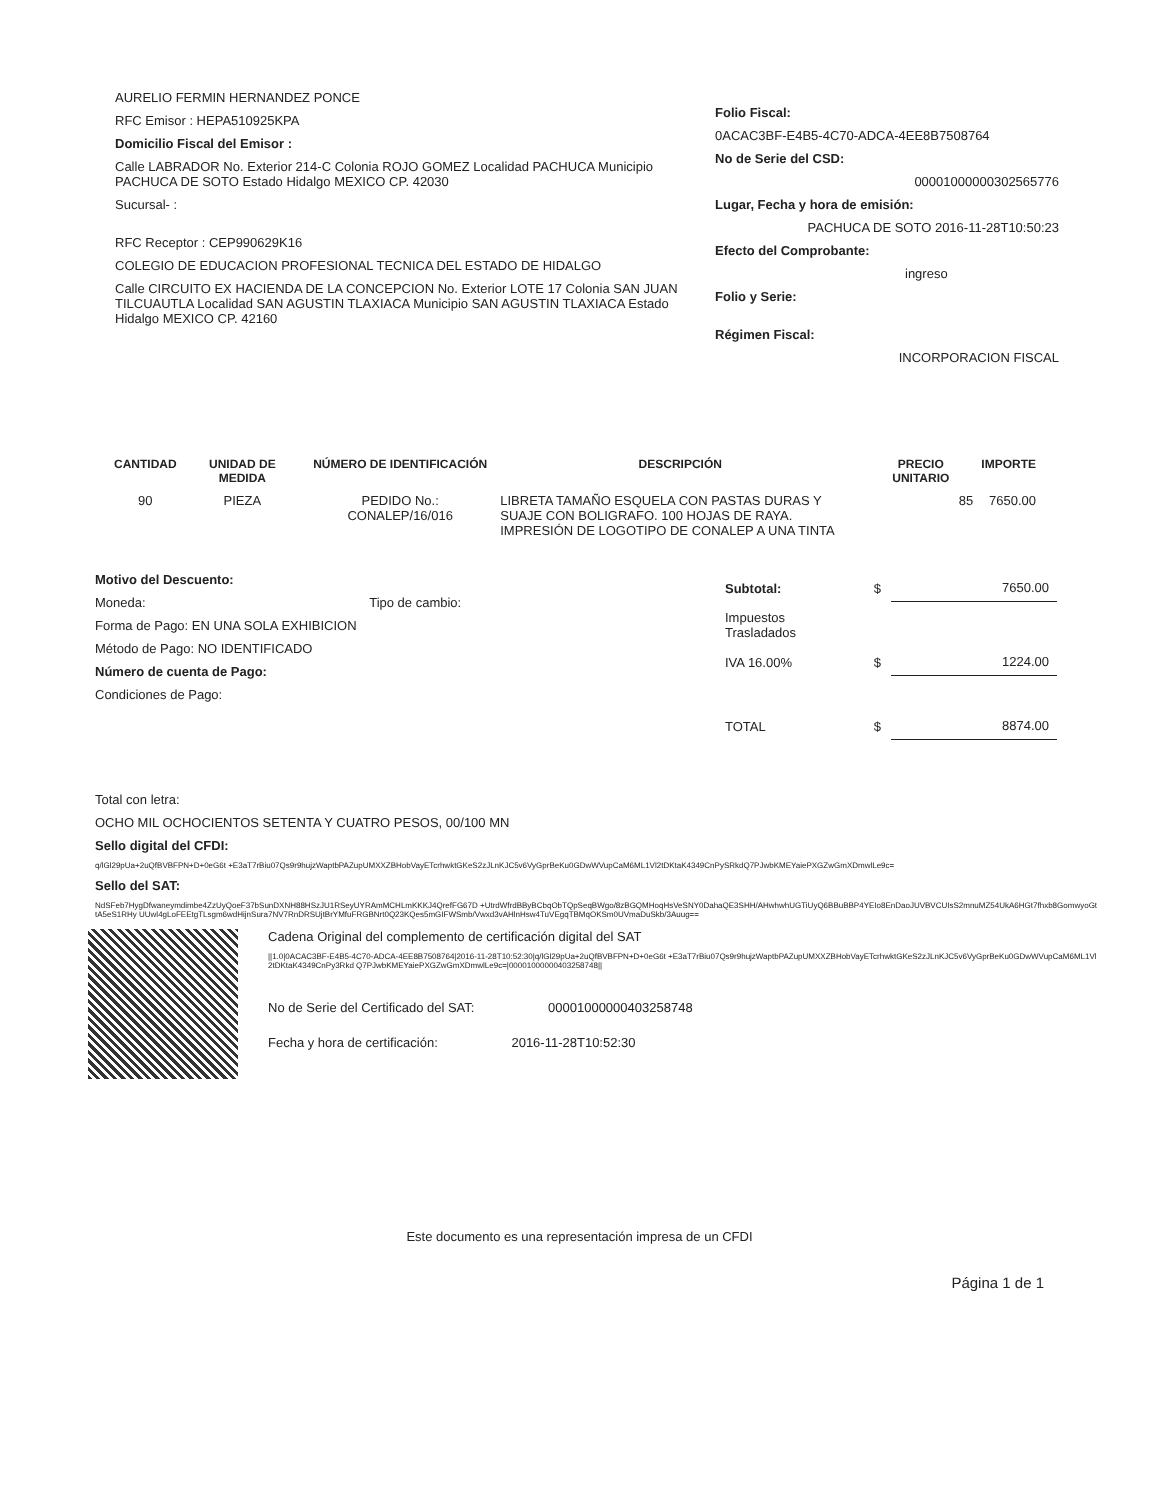AURELIO FERMIN HERNANDEZ PONCE
RFC Emisor : HEPA510925KPA
Domicilio Fiscal del Emisor :
Calle LABRADOR No. Exterior 214-C Colonia ROJO GOMEZ Localidad PACHUCA Municipio PACHUCA DE SOTO Estado Hidalgo MEXICO CP. 42030
Sucursal- :
RFC Receptor : CEP990629K16
COLEGIO DE EDUCACION PROFESIONAL TECNICA DEL ESTADO DE HIDALGO
Calle CIRCUITO EX HACIENDA DE LA CONCEPCION No. Exterior LOTE 17 Colonia SAN JUAN TILCUAUTLA Localidad SAN AGUSTIN TLAXIACA Municipio SAN AGUSTIN TLAXIACA Estado Hidalgo MEXICO CP. 42160
Folio Fiscal:
0ACAC3BF-E4B5-4C70-ADCA-4EE8B7508764
No de Serie del CSD:
00001000000302565776
Lugar, Fecha y hora de emisión:
PACHUCA DE SOTO 2016-11-28T10:50:23
Efecto del Comprobante:
ingreso
Folio y Serie:
Régimen Fiscal:
INCORPORACION FISCAL
| CANTIDAD | UNIDAD DE MEDIDA | NÚMERO DE IDENTIFICACIÓN | DESCRIPCIÓN | PRECIO UNITARIO | IMPORTE |
| --- | --- | --- | --- | --- | --- |
| 90 | PIEZA | PEDIDO No.: CONALEP/16/016 | LIBRETA TAMAÑO ESQUELA CON PASTAS DURAS Y SUAJE CON BOLIGRAFO. 100 HOJAS DE RAYA. IMPRESIÓN DE LOGOTIPO DE CONALEP A UNA TINTA | 85 | 7650.00 |
Motivo del Descuento:
Moneda: Tipo de cambio:
Forma de Pago: EN UNA SOLA EXHIBICION
Método de Pago: NO IDENTIFICADO
Número de cuenta de Pago:
Condiciones de Pago:
| Subtotal: | $ | 7650.00 |
| Impuestos Trasladados | | |
| IVA 16.00% | $ | 1224.00 |
| TOTAL | $ | 8874.00 |
Total con letra:
OCHO MIL OCHOCIENTOS SETENTA Y CUATRO PESOS, 00/100 MN
Sello digital del CFDI:
q/lGl29pUa+2uQfBVBFPN+D+0eG6t +E3aT7rBiu07Qs9r9hujzWaptbPAZupUMXXZBHobVayETcrhwktGKeS2zJLnKJC5v6VyGprBeKu0GDwWVupCaM6ML1Vl2tDKtaK4349CnPySRkdQ7PJwbKMEYaiePXGZwGmXDmwlLe9c=
Sello del SAT:
NdSFeb7HygDfwaneymdimbe4ZzUyQoeF37bSunDXNH88HSzJU1RSeyUYRAmMCHLmKKKJ4QrefFG67D +UtrdWfrdBByBCbqObTQpSeqBWgo/8zBGQMHoqHsVeSNY0DahaQE3SHH/AHwhwhUGTiUyQ6BBuBBP4YEIo8EnDaoJUVBVCUIsS2mnuMZ54UkA6HGt7fhxb8GomwyoGttA5eS1RHy UUwl4gLoFEEtgTLsgm6wdHijnSura7NV7RnDRSUjtBrYMfuFRGBNrt0Q23KQes5mGIFWSmb/Vwxd3vAHlnHsw4TuVEgqTBMqOKSm0UVmaDuSkb/3Auug==
Cadena Original del complemento de certificación digital del SAT
||1.0|0ACAC3BF-E4B5-4C70-ADCA-4EE8B7508764|2016-11-28T10:52:30|q/lGl29pUa+2uQfBVBFPN+D+0eG6t +E3aT7rBiu07Qs9r9hujzWaptbPAZupUMXXZBHobVayETcrhwktGKeS2zJLnKJC5v6VyGprBeKu0GDwWVupCaM6ML1Vl2tDKtaK4349CnPy3Rkd Q7PJwbKMEYaiePXGZwGmXDmwlLe9c=|00001000000403258748||
No de Serie del Certificado del SAT: 00001000000403258748
Fecha y hora de certificación: 2016-11-28T10:52:30
Este documento es una representación impresa de un CFDI
Página 1 de 1